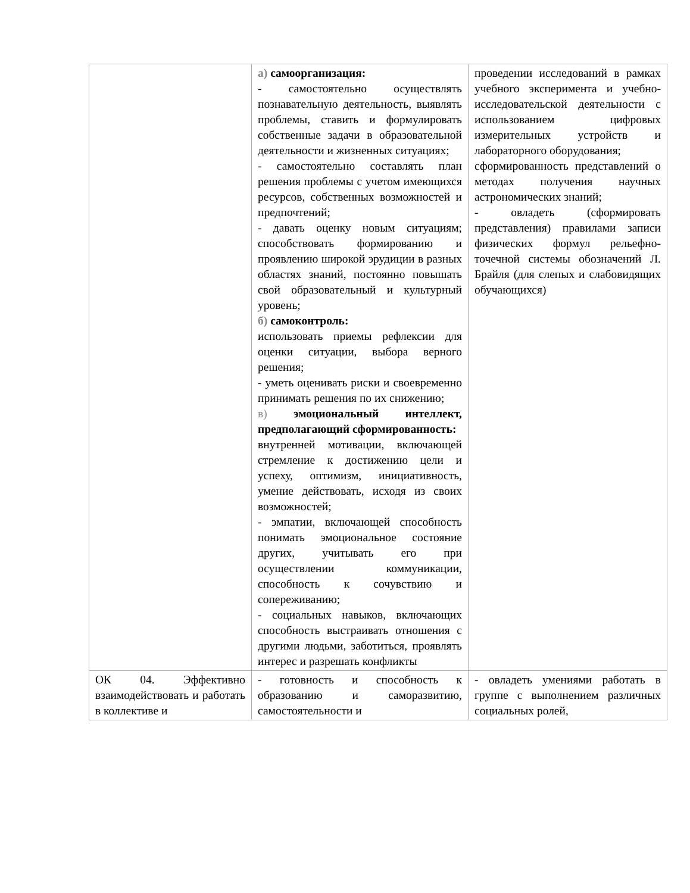| | а) самоорганизация: - самостоятельно осуществлять познавательную деятельность, выявлять проблемы, ставить и формулировать собственные задачи в образовательной деятельности и жизненных ситуациях; - самостоятельно составлять план решения проблемы с учетом имеющихся ресурсов, собственных возможностей и предпочтений; - давать оценку новым ситуациям; способствовать формированию и проявлению широкой эрудиции в разных областях знаний, постоянно повышать свой образовательный и культурный уровень; б) самоконтроль: использовать приемы рефлексии для оценки ситуации, выбора верного решения; - уметь оценивать риски и своевременно принимать решения по их снижению; в) эмоциональный интеллект, предполагающий сформированность: внутренней мотивации, включающей стремление к достижению цели и успеху, оптимизм, инициативность, умение действовать, исходя из своих возможностей; - эмпатии, включающей способность понимать эмоциональное состояние других, учитывать его при осуществлении коммуникации, способность к сочувствию и сопереживанию; - социальных навыков, включающих способность выстраивать отношения с другими людьми, заботиться, проявлять интерес и разрешать конфликты | проведении исследований в рамках учебного эксперимента и учебно-исследовательской деятельности с использованием цифровых измерительных устройств и лабораторного оборудования; сформированность представлений о методах получения научных астрономических знаний; - овладеть (сформировать представления) правилами записи физических формул рельефно-точечной системы обозначений Л. Брайля (для слепых и слабовидящих обучающихся) |
| ОК 04. Эффективно взаимодействовать и работать в коллективе и | - готовность и способность к образованию и саморазвитию, самостоятельности и | - овладеть умениями работать в группе с выполнением различных социальных ролей, |